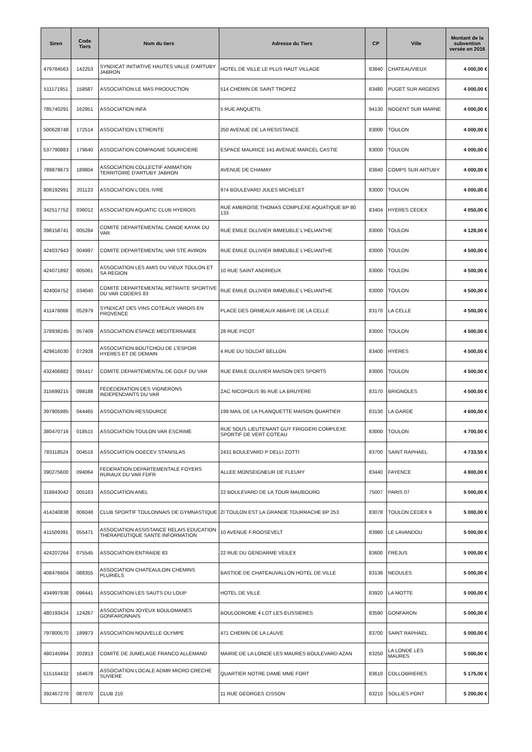| Siren | Code Tiers | Nom du tiers | Adresse du Tiers | CP | Ville | Montant de la subvention versée en 2016 |
| --- | --- | --- | --- | --- | --- | --- |
| 479784563 | 142253 | SYNDICAT INITIATIVE HAUTES VALLE D'ARTUBY JABRON | HOTEL DE VILLE LE PLUS HAUT VILLAGE | 83840 | CHATEAUVIEUX | 4 000,00 € |
| 511171951 | 158587 | ASSOCIATION LE MAS PRODUCTION | 514 CHEMIN DE SAINT TROPEZ | 83480 | PUGET SUR ARGENS | 4 000,00 € |
| 785740291 | 162951 | ASSOCIATION INFA | 5 RUE ANQUETIL | 94130 | NOGENT SUR MARNE | 4 000,00 € |
| 500628748 | 172514 | ASSOCIATION L'ETREINTE | 250 AVENUE DE LA RESISTANCE | 83000 | TOULON | 4 000,00 € |
| 537790883 | 179640 | ASSOCIATION COMPAGNIE SOURICIERE | ESPACE MAURICE 141 AVENUE MARCEL CASTIE | 83000 | TOULON | 4 000,00 € |
| 789879673 | 189804 | ASSOCIATION COLLECTIF ANIMATION TERRITOIRE D'ARTUBY JABRON | AVENUE DE CHAMAY | 83840 | COMPS SUR ARTUBY | 4 000,00 € |
| 808192991 | 201123 | ASSOCIATION L'OEIL IVRE | 974 BOULEVARD JULES MICHELET | 83000 | TOULON | 4 000,00 € |
| 342517752 | 036012 | ASSOCIATION AQUATIC CLUB HYEROIS | RUE AMBROISE THOMAS COMPLEXE AQUATIQUE BP 80 133 | 83404 | HYERES CEDEX | 4 050,00 € |
| 398158741 | 005284 | COMITE DEPARTEMENTAL CANOE KAYAK DU VAR | RUE EMILE OLLIVIER IMMEUBLE L'HELIANTHE | 83000 | TOULON | 4 128,00 € |
| 424037943 | 004997 | COMITE DEPARTEMENTAL VAR STE AVIRON | RUE EMILE OLLIVIER IMMEUBLE L'HELIANTHE | 83000 | TOULON | 4 500,00 € |
| 424071892 | 005061 | ASSOCIATION LES AMIS DU VIEUX TOULON ET SA REGION | 10 RUE SAINT ANDRIEUX | 83000 | TOULON | 4 500,00 € |
| 424004752 | 034040 | COMITE DEPARTEMENTAL RETRAITE SPORTIVE DU VAR CODERS 83 | RUE EMILE OLLIVIER IMMEUBLE L'HELIANTHE | 83000 | TOULON | 4 500,00 € |
| 411478068 | 052979 | SYNDICAT DES VINS COTEAUX VAROIS EN PROVENCE | PLACE DES ORMEAUX ABBAYE DE LA CELLE | 83170 | LA CELLE | 4 500,00 € |
| 378938245 | 057409 | ASSOCIATION ESPACE MEDITERRANEE | 28 RUE PICOT | 83000 | TOULON | 4 500,00 € |
| 429616030 | 072928 | ASSOCIATION BOUTCHOU DE L'ESPOIR HYERES ET DE DEMAIN | 4 RUE DU SOLDAT BELLON | 83400 | HYERES | 4 500,00 € |
| 432406882 | 091417 | COMITE DEPARTEMENTAL DE GOLF DU VAR | RUE EMILE OLLIVIER MAISON DES SPORTS | 83000 | TOULON | 4 500,00 € |
| 315699215 | 098188 | FEDEDERATION DES VIGNERONS INDEPENDANTS DU VAR | ZAC NICOPOLIS 95 RUE LA BRUYERE | 83170 | BRIGNOLES | 4 500,00 € |
| 397905985 | 044465 | ASSOCIATION RESSOURCE | 199 MAIL DE LA PLANQUETTE MAISON QUARTIER | 83130 | LA GARDE | 4 600,00 € |
| 380470716 | 018515 | ASSOCIATION TOULON VAR ESCRIME | RUE SOUS LIEUTENANT GUY FRIGGERI COMPLEXE SPORTIF DE VERT COTEAU | 83000 | TOULON | 4 700,00 € |
| 783118524 | 004516 | ASSOCIATION OGECEV STANISLAS | 2431 BOULEVARD P DELLI ZOTTI | 83700 | SAINT RAPHAEL | 4 733,55 € |
| 390275600 | 094064 | FEDERATION DEPARTEMENTALE FOYERS RURAUX DU VAR FDFR | ALLEE MONSEIGNEUR DE FLEURY | 83440 | FAYENCE | 4 800,00 € |
| 318843042 | 005163 | ASSOCIATION ANEL | 22 BOULEVARD DE LA TOUR MAUBOURG | 75007 | PARIS 07 | 5 000,00 € |
| 414240838 | 006048 | CLUB SPORTIF TOULONNAIS DE GYMNASTIQUE | ZI TOULON EST LA GRANDE TOURRACHE BP 253 | 83078 | TOULON CEDEX 9 | 5 000,00 € |
| 411509391 | 055471 | ASSOCIATION ASSISTANCE RELAIS EDUCATION THERAPEUTIQUE SANTE INFORMATION | 10 AVENUE F.ROOSEVELT | 83980 | LE LAVANDOU | 5 000,00 € |
| 424207264 | 075545 | ASSOCIATION ENTRAIDE 83 | 22 RUE DU GENDARME VEILEX | 83600 | FREJUS | 5 000,00 € |
| 408476604 | 088355 | ASSOCIATION CHATEAULOIN CHEMINS PLURIELS | BASTIDE DE CHATEAUVALLON HOTEL DE VILLE | 83136 | NEOULES | 5 000,00 € |
| 434997938 | 096441 | ASSOCIATION LES SAUTS DU LOUP | HOTEL DE VILLE | 83920 | LA MOTTE | 5 000,00 € |
| 480193424 | 124267 | ASSOCIATION JOYEUX BOULOMANES GONFARONNAIS | BOULODROME 4 LOT LES EUSSIERES | 83590 | GONFARON | 5 000,00 € |
| 797800570 | 189973 | ASSOCIATION NOUVELLE OLYMPE | 471 CHEMIN DE LA LAUVE | 83700 | SAINT RAPHAEL | 5 000,00 € |
| 480145994 | 202813 | COMITE DE JUMELAGE FRANCO ALLEMAND | MAIRIE DE LA LONDE LES MAURES BOULEVARD AZAN | 83250 | LA LONDE LES MAURES | 5 000,00 € |
| 515164432 | 164678 | ASSOCIATION LOCALE ADMR MICRO CRECHE SUVIERE | QUARTIER NOTRE DAME MME FORT | 83610 | COLLOBRIERES | 5 175,00 € |
| 392467270 | 087070 | CLUB 210 | 11 RUE GEORGES CISSON | 83210 | SOLLIES PONT | 5 200,00 € |